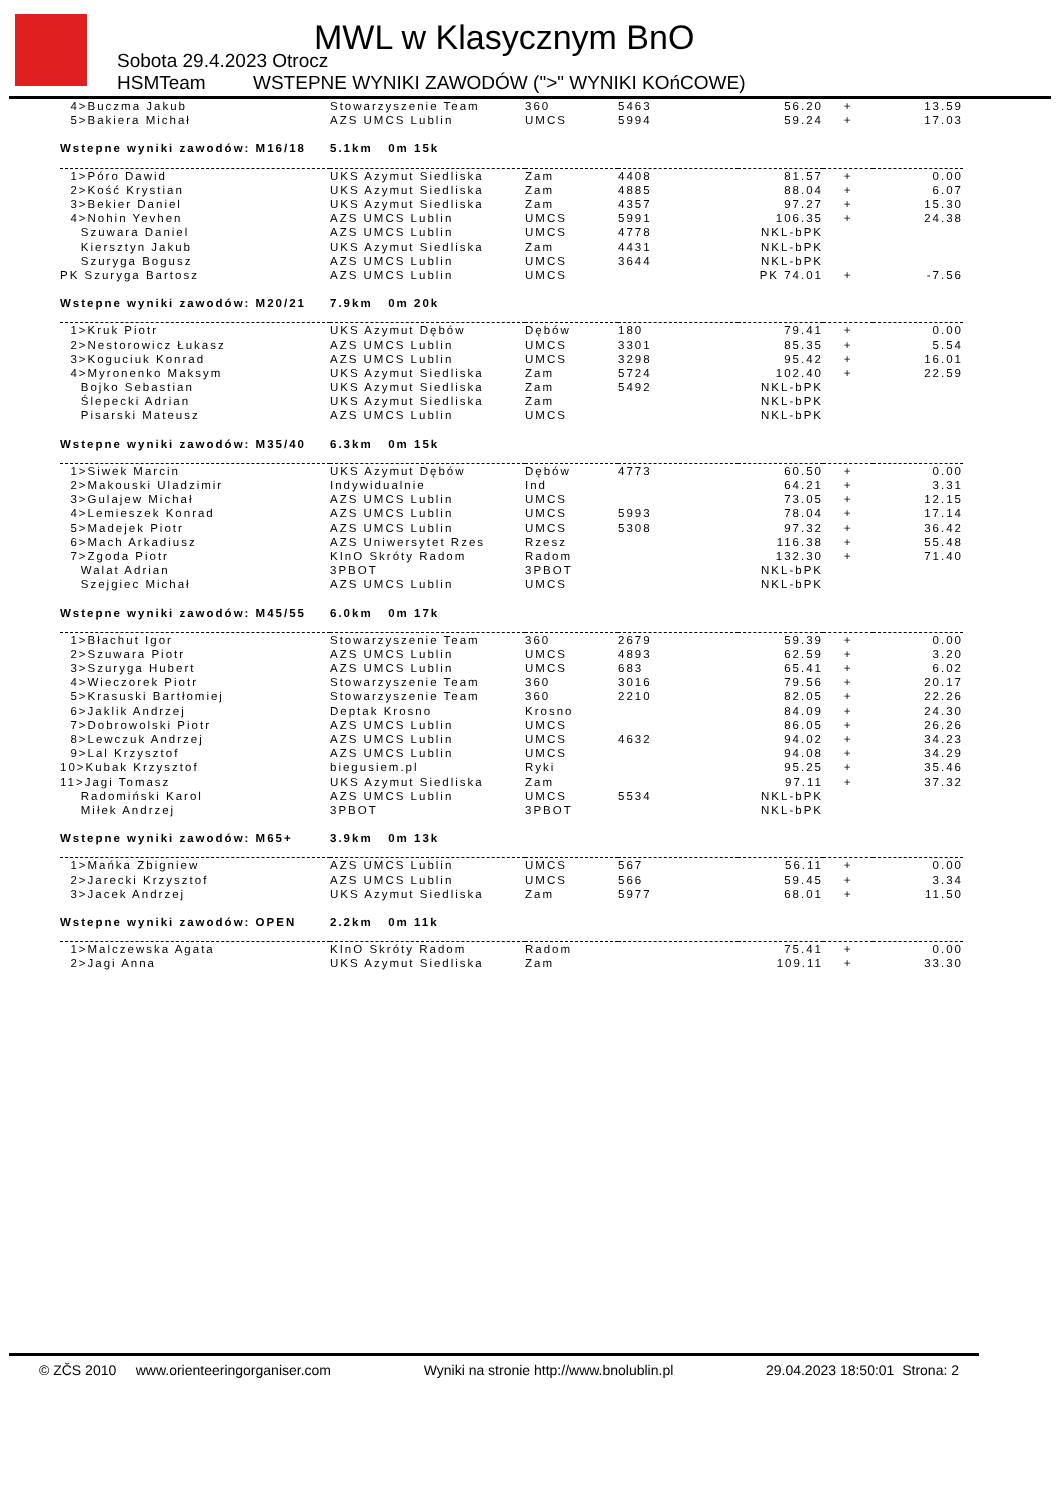MWL w Klasycznym BnO
Sobota 29.4.2023 Otrocz
HSMTeam
WSTEPNE WYNIKI ZAWODÓW (">" WYNIKI KOńCOWE)
| 4>Buczma Jakub | Stowarzyszenie Team | 360 | 5463 | 56.20 | + | 13.59 |
| 5>Bakiera Michał | AZS UMCS Lublin | UMCS | 5994 | 59.24 | + | 17.03 |
| Wstepne wyniki zawodów: M16/18 | 5.1km 0m 15k | | | | | |
| 1>Póro Dawid | UKS Azymut Siedliska | Zam | 4408 | 81.57 | + | 0.00 |
| 2>Kość Krystian | UKS Azymut Siedliska | Zam | 4885 | 88.04 | + | 6.07 |
| 3>Bekier Daniel | UKS Azymut Siedliska | Zam | 4357 | 97.27 | + | 15.30 |
| 4>Nohin Yevhen | AZS UMCS Lublin | UMCS | 5991 | 106.35 | + | 24.38 |
| Szuwara Daniel | AZS UMCS Lublin | UMCS | 4778 | NKL-bPK | | |
| Kiersztyn Jakub | UKS Azymut Siedliska | Zam | 4431 | NKL-bPK | | |
| Szurygа Bogusz | AZS UMCS Lublin | UMCS | 3644 | NKL-bPK | | |
| PK Szuryga Bartosz | AZS UMCS Lublin | UMCS | | PK 74.01 | + | -7.56 |
| Wstepne wyniki zawodów: M20/21 | 7.9km 0m 20k | | | | | |
| 1>Kruk Piotr | UKS Azymut Dębów | Dębów | 180 | 79.41 | + | 0.00 |
| 2>Nestorowicz Łukasz | AZS UMCS Lublin | UMCS | 3301 | 85.35 | + | 5.54 |
| 3>Koguciuk Konrad | AZS UMCS Lublin | UMCS | 3298 | 95.42 | + | 16.01 |
| 4>Myronenko Maksym | UKS Azymut Siedliska | Zam | 5724 | 102.40 | + | 22.59 |
| Bojko Sebastian | UKS Azymut Siedliska | Zam | 5492 | NKL-bPK | | |
| Ślepecki Adrian | UKS Azymut Siedliska | Zam | | NKL-bPK | | |
| Pisarski Mateusz | AZS UMCS Lublin | UMCS | | NKL-bPK | | |
| Wstepne wyniki zawodów: M35/40 | 6.3km 0m 15k | | | | | |
| 1>Siwek Marcin | UKS Azymut Dębów | Dębów | 4773 | 60.50 | + | 0.00 |
| 2>Makouski Uladzimir | Indywidualnie | Ind | | 64.21 | + | 3.31 |
| 3>Gulajew Michał | AZS UMCS Lublin | UMCS | | 73.05 | + | 12.15 |
| 4>Lemieszek Konrad | AZS UMCS Lublin | UMCS | 5993 | 78.04 | + | 17.14 |
| 5>Madejek Piotr | AZS UMCS Lublin | UMCS | 5308 | 97.32 | + | 36.42 |
| 6>Mach Arkadiusz | AZS Uniwersytet Rzes | Rzesz | | 116.38 | + | 55.48 |
| 7>Zgoda Piotr | KInO Skróty Radom | Radom | | 132.30 | + | 71.40 |
| Walat Adrian | 3PBOT | 3PBOT | | NKL-bPK | | |
| Szejgiec Michał | AZS UMCS Lublin | UMCS | | NKL-bPK | | |
| Wstepne wyniki zawodów: M45/55 | 6.0km 0m 17k | | | | | |
| 1>Błachut Igor | Stowarzyszenie Team | 360 | 2679 | 59.39 | + | 0.00 |
| 2>Szuwara Piotr | AZS UMCS Lublin | UMCS | 4893 | 62.59 | + | 3.20 |
| 3>Szuryga Hubert | AZS UMCS Lublin | UMCS | 683 | 65.41 | + | 6.02 |
| 4>Wieczorek Piotr | Stowarzyszenie Team | 360 | 3016 | 79.56 | + | 20.17 |
| 5>Krasuski Bartłomiej | Stowarzyszenie Team | 360 | 2210 | 82.05 | + | 22.26 |
| 6>Jaklik Andrzej | Deptak Krosno | Krosno | | 84.09 | + | 24.30 |
| 7>Dobrowolski Piotr | AZS UMCS Lublin | UMCS | | 86.05 | + | 26.26 |
| 8>Lewczuk Andrzej | AZS UMCS Lublin | UMCS | 4632 | 94.02 | + | 34.23 |
| 9>Lal Krzysztof | AZS UMCS Lublin | UMCS | | 94.08 | + | 34.29 |
| 10>Kubak Krzysztof | biegusiem.pl | Ryki | | 95.25 | + | 35.46 |
| 11>Jagi Tomasz | UKS Azymut Siedliska | Zam | | 97.11 | + | 37.32 |
| Radomiński Karol | AZS UMCS Lublin | UMCS | 5534 | NKL-bPK | | |
| Miłek Andrzej | 3PBOT | 3PBOT | | NKL-bPK | | |
| Wstepne wyniki zawodów: M65+ | 3.9km 0m 13k | | | | | |
| 1>Mańka Zbigniew | AZS UMCS Lublin | UMCS | 567 | 56.11 | + | 0.00 |
| 2>Jarecki Krzysztof | AZS UMCS Lublin | UMCS | 566 | 59.45 | + | 3.34 |
| 3>Jacek Andrzej | UKS Azymut Siedliska | Zam | 5977 | 68.01 | + | 11.50 |
| Wstepne wyniki zawodów: OPEN | 2.2km 0m 11k | | | | | |
| 1>Malczewska Agata | KInO Skróty Radom | Radom | | 75.41 | + | 0.00 |
| 2>Jagi Anna | UKS Azymut Siedliska | Zam | | 109.11 | + | 33.30 |
© ZČS 2010 www.orienteeringorganiser.com Wyniki na stronie http://www.bnolublin.pl 29.04.2023 18:50:01 Strona: 2